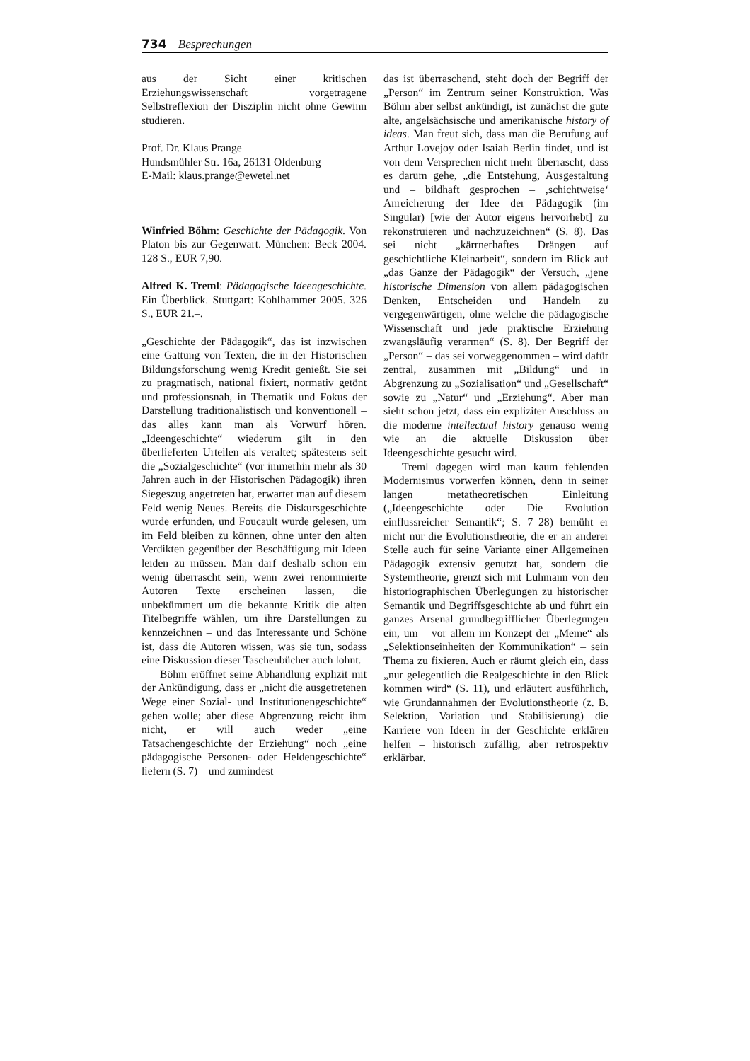734 Besprechungen
aus der Sicht einer kritischen Erziehungswissenschaft vorgetragene Selbstreflexion der Disziplin nicht ohne Gewinn studieren.
Prof. Dr. Klaus Prange
Hundsmühler Str. 16a, 26131 Oldenburg
E-Mail: klaus.prange@ewetel.net
Winfried Böhm: Geschichte der Pädagogik. Von Platon bis zur Gegenwart. München: Beck 2004. 128 S., EUR 7,90.
Alfred K. Treml: Pädagogische Ideengeschichte. Ein Überblick. Stuttgart: Kohlhammer 2005. 326 S., EUR 21.–.
„Geschichte der Pädagogik“, das ist inzwischen eine Gattung von Texten, die in der Historischen Bildungsforschung wenig Kredit genießt. Sie sei zu pragmatisch, national fixiert, normativ getönt und professionsnah, in Thematik und Fokus der Darstellung traditionalistisch und konventionell – das alles kann man als Vorwurf hören. „Ideengeschichte“ wiederum gilt in den überlieferten Urteilen als veraltet; spätestens seit die „Sozialgeschichte“ (vor immerhin mehr als 30 Jahren auch in der Historischen Pädagogik) ihren Siegeszug angetreten hat, erwartet man auf diesem Feld wenig Neues. Bereits die Diskursgeschichte wurde erfunden, und Foucault wurde gelesen, um im Feld bleiben zu können, ohne unter den alten Verdikten gegenüber der Beschäftigung mit Ideen leiden zu müssen. Man darf deshalb schon ein wenig überrascht sein, wenn zwei renommierte Autoren Texte erscheinen lassen, die unbekümmert um die bekannte Kritik die alten Titelbegriffe wählen, um ihre Darstellungen zu kennzeichnen – und das Interessante und Schöne ist, dass die Autoren wissen, was sie tun, sodass eine Diskussion dieser Taschenbücher auch lohnt.
Böhm eröffnet seine Abhandlung explizit mit der Ankündigung, dass er „nicht die ausgetretenen Wege einer Sozial- und Institutionengeschichte“ gehen wolle; aber diese Abgrenzung reicht ihm nicht, er will auch weder „eine Tatsachengeschichte der Erziehung“ noch „eine pädagogische Personen- oder Heldengeschichte“ liefern (S. 7) – und zumindest
das ist überraschend, steht doch der Begriff der „Person“ im Zentrum seiner Konstruktion. Was Böhm aber selbst ankündigt, ist zunächst die gute alte, angelsächsische und amerikanische history of ideas. Man freut sich, dass man die Berufung auf Arthur Lovejoy oder Isaiah Berlin findet, und ist von dem Versprechen nicht mehr überrascht, dass es darum gehe, „die Entstehung, Ausgestaltung und – bildhaft gesprochen – ‚schichtweise‘ Anreicherung der Idee der Pädagogik (im Singular) [wie der Autor eigens hervorhebt] zu rekonstruieren und nachzuzeichnen“ (S. 8). Das sei nicht „kärrnerhaftes Drängen auf geschichtliche Kleinarbeit“, sondern im Blick auf „das Ganze der Pädagogik“ der Versuch, „jene historische Dimension von allem pädagogischen Denken, Entscheiden und Handeln zu vergegenwärtigen, ohne welche die pädagogische Wissenschaft und jede praktische Erziehung zwangsläufig verarmen“ (S. 8). Der Begriff der „Person“ – das sei vorweggenommen – wird dafür zentral, zusammen mit „Bildung“ und in Abgrenzung zu „Sozialisation“ und „Gesellschaft“ sowie zu „Natur“ und „Erziehung“. Aber man sieht schon jetzt, dass ein expliziter Anschluss an die moderne intellectual history genauso wenig wie an die aktuelle Diskussion über Ideengeschichte gesucht wird.
Treml dagegen wird man kaum fehlenden Modernismus vorwerfen können, denn in seiner langen metatheoretischen Einleitung („Ideengeschichte oder Die Evolution einflussreicher Semantik“; S. 7–28) bemüht er nicht nur die Evolutionstheorie, die er an anderer Stelle auch für seine Variante einer Allgemeinen Pädagogik extensiv genutzt hat, sondern die Systemtheorie, grenzt sich mit Luhmann von den historiographischen Überlegungen zu historischer Semantik und Begriffsgeschichte ab und führt ein ganzes Arsenal grundbegrifflicher Überlegungen ein, um – vor allem im Konzept der „Meme“ als „Selektionseinheiten der Kommunikation“ – sein Thema zu fixieren. Auch er räumt gleich ein, dass „nur gelegentlich die Realgeschichte in den Blick kommen wird“ (S. 11), und erläutert ausführlich, wie Grundannahmen der Evolutionstheorie (z. B. Selektion, Variation und Stabilisierung) die Karriere von Ideen in der Geschichte erklären helfen – historisch zufällig, aber retrospektiv erklärbar.